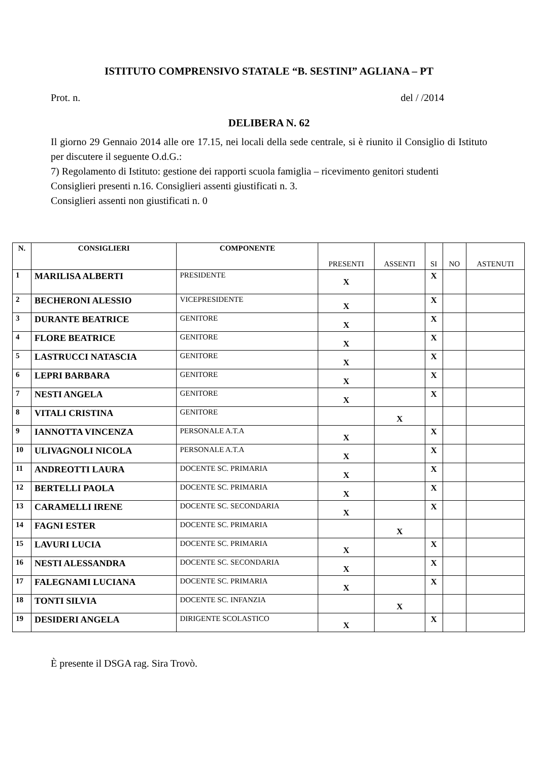ISTITUTO COMPRENSIVO STATALE “B. SESTINI” AGLIANA – PT
Prot. n. del / /2014
DELIBERA N. 62
Il giorno 29 Gennaio 2014 alle ore 17.15, nei locali della sede centrale, si è riunito il Consiglio di Istituto per discutere il seguente O.d.G.:
7) Regolamento di Istituto: gestione dei rapporti scuola famiglia – ricevimento genitori studenti
Consiglieri presenti n.16. Consiglieri assenti giustificati n. 3.
Consiglieri assenti non giustificati n. 0
| N. | CONSIGLIERI | COMPONENTE | PRESENTI | ASSENTI | SI | NO | ASTENUTI |
| --- | --- | --- | --- | --- | --- | --- | --- |
| 1 | MARILISA ALBERTI | PRESIDENTE | X | | X | | |
| 2 | BECHERONI ALESSIO | VICEPRESIDENTE | X | | X | | |
| 3 | DURANTE BEATRICE | GENITORE | X | | X | | |
| 4 | FLORE BEATRICE | GENITORE | X | | X | | |
| 5 | LASTRUCCI NATASCIA | GENITORE | X | | X | | |
| 6 | LEPRI BARBARA | GENITORE | X | | X | | |
| 7 | NESTI ANGELA | GENITORE | X | | X | | |
| 8 | VITALI CRISTINA | GENITORE | | X | | | |
| 9 | IANNOTTA VINCENZA | PERSONALE A.T.A | X | | X | | |
| 10 | ULIVAGNOLI NICOLA | PERSONALE A.T.A | X | | X | | |
| 11 | ANDREOTTI LAURA | DOCENTE SC. PRIMARIA | X | | X | | |
| 12 | BERTELLI PAOLA | DOCENTE SC. PRIMARIA | X | | X | | |
| 13 | CARAMELLI IRENE | DOCENTE SC. SECONDARIA | X | | X | | |
| 14 | FAGNI ESTER | DOCENTE SC. PRIMARIA | | X | | | |
| 15 | LAVURI LUCIA | DOCENTE SC. PRIMARIA | X | | X | | |
| 16 | NESTI ALESSANDRA | DOCENTE SC. SECONDARIA | X | | X | | |
| 17 | FALEGNAMI LUCIANA | DOCENTE SC. PRIMARIA | X | | X | | |
| 18 | TONTI SILVIA | DOCENTE SC. INFANZIA | | X | | | |
| 19 | DESIDERI ANGELA | DIRIGENTE SCOLASTICO | X | | X | | |
È presente il DSGA rag. Sira Trovò.